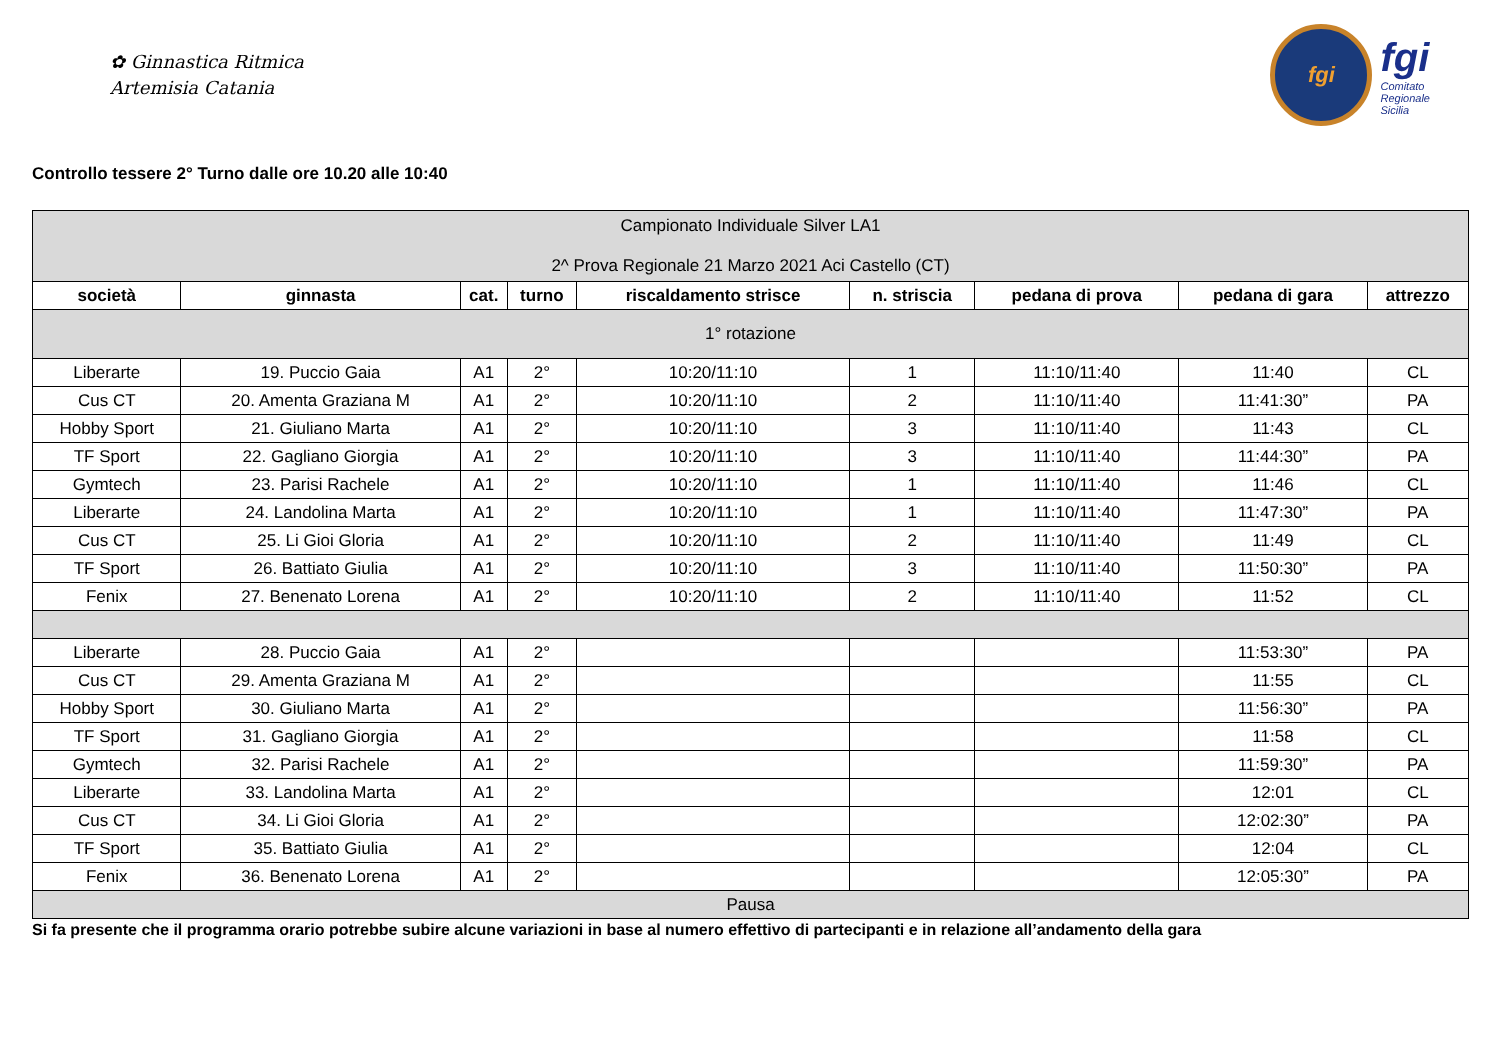✿ Ginnastica Ritmica
Artemisia Catania
fgi
fgi
Comitato
Regionale
Sicilia
Controllo tessere 2° Turno dalle ore 10.20 alle 10:40
| Campionato Individuale Silver LA1 2^ Prova Regionale 21 Marzo 2021 Aci Castello (CT) | | | | | | | | |
| società | ginnasta | cat. | turno | riscaldamento strisce | n. striscia | pedana di prova | pedana di gara | attrezzo |
| 1° rotazione | | | | | | | | |
| Liberarte | 19. Puccio Gaia | A1 | 2° | 10:20/11:10 | 1 | 11:10/11:40 | 11:40 | CL |
| Cus CT | 20. Amenta Graziana M | A1 | 2° | 10:20/11:10 | 2 | 11:10/11:40 | 11:41:30” | PA |
| Hobby Sport | 21. Giuliano Marta | A1 | 2° | 10:20/11:10 | 3 | 11:10/11:40 | 11:43 | CL |
| TF Sport | 22. Gagliano Giorgia | A1 | 2° | 10:20/11:10 | 3 | 11:10/11:40 | 11:44:30” | PA |
| Gymtech | 23. Parisi Rachele | A1 | 2° | 10:20/11:10 | 1 | 11:10/11:40 | 11:46 | CL |
| Liberarte | 24. Landolina Marta | A1 | 2° | 10:20/11:10 | 1 | 11:10/11:40 | 11:47:30” | PA |
| Cus CT | 25. Li Gioi Gloria | A1 | 2° | 10:20/11:10 | 2 | 11:10/11:40 | 11:49 | CL |
| TF Sport | 26. Battiato Giulia | A1 | 2° | 10:20/11:10 | 3 | 11:10/11:40 | 11:50:30” | PA |
| Fenix | 27. Benenato Lorena | A1 | 2° | 10:20/11:10 | 2 | 11:10/11:40 | 11:52 | CL |
| Liberarte | 28. Puccio Gaia | A1 | 2° | | | | 11:53:30” | PA |
| Cus CT | 29. Amenta Graziana M | A1 | 2° | | | | 11:55 | CL |
| Hobby Sport | 30. Giuliano Marta | A1 | 2° | | | | 11:56:30” | PA |
| TF Sport | 31. Gagliano Giorgia | A1 | 2° | | | | 11:58 | CL |
| Gymtech | 32. Parisi Rachele | A1 | 2° | | | | 11:59:30” | PA |
| Liberarte | 33. Landolina Marta | A1 | 2° | | | | 12:01 | CL |
| Cus CT | 34. Li Gioi Gloria | A1 | 2° | | | | 12:02:30” | PA |
| TF Sport | 35. Battiato Giulia | A1 | 2° | | | | 12:04 | CL |
| Fenix | 36. Benenato Lorena | A1 | 2° | | | | 12:05:30” | PA |
| Pausa | | | | | | | | |
Si fa presente che il programma orario potrebbe subire alcune variazioni in base al numero effettivo di partecipanti e in relazione all’andamento della gara